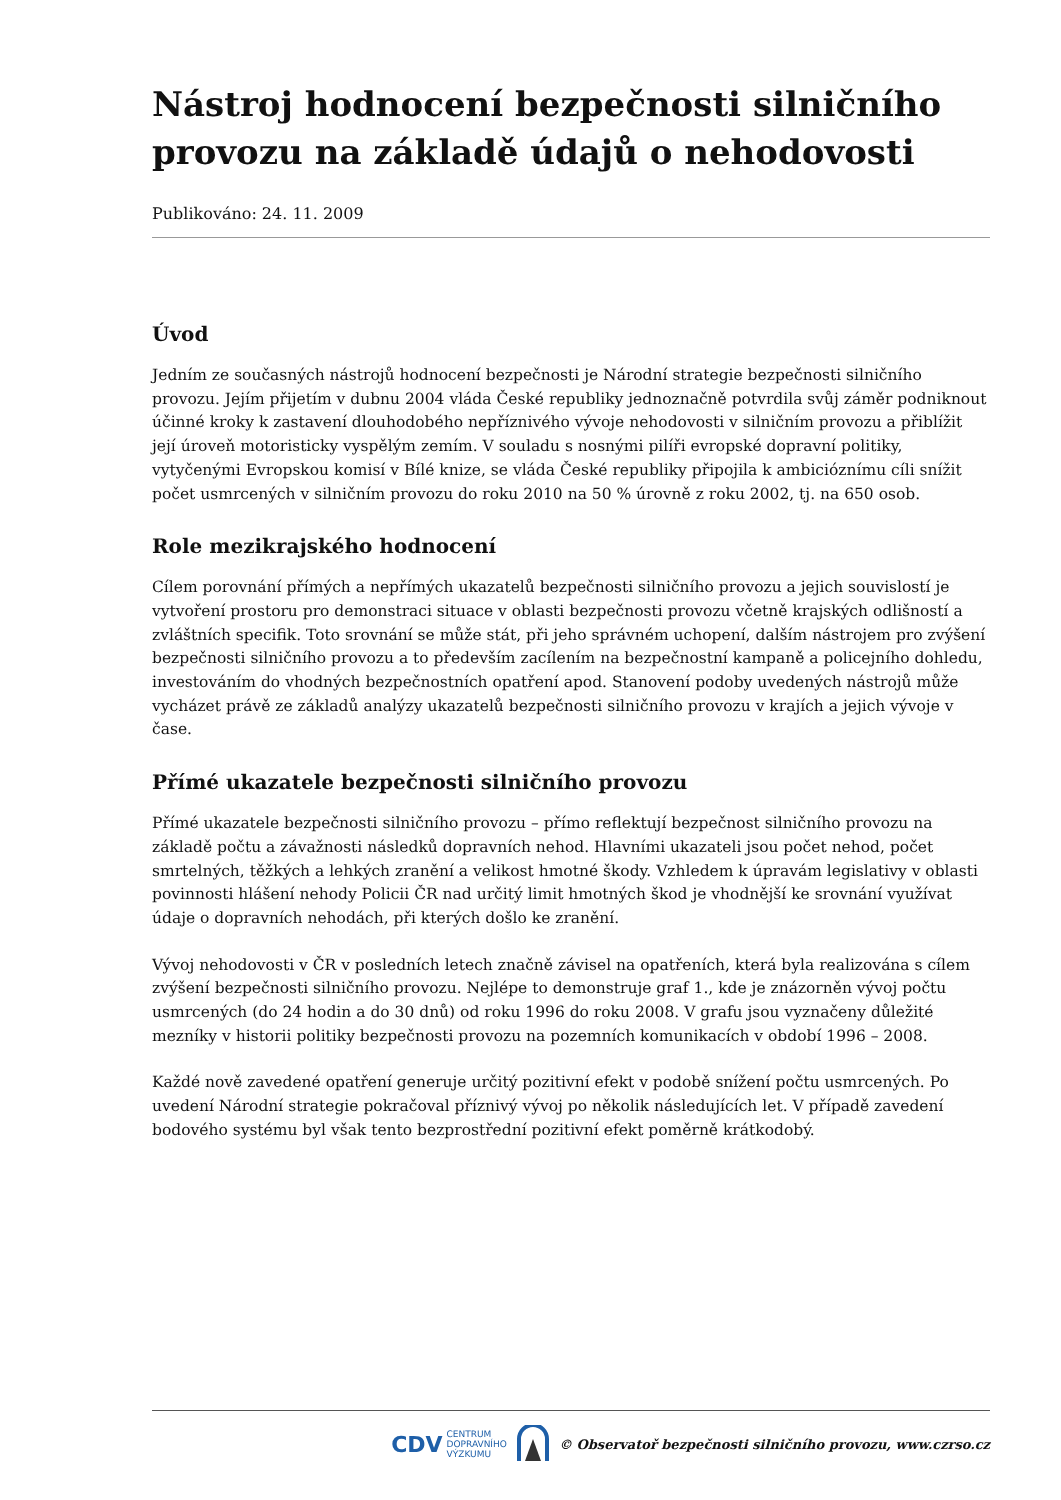Nástroj hodnocení bezpečnosti silničního provozu na základě údajů o nehodovosti
Publikováno: 24. 11. 2009
Úvod
Jedním ze současných nástrojů hodnocení bezpečnosti je Národní strategie bezpečnosti silničního provozu. Jejím přijetím v dubnu 2004 vláda České republiky jednoznačně potvrdila svůj záměr podniknout účinné kroky k zastavení dlouhodobého nepříznivého vývoje nehodovosti v silničním provozu a přiblížit její úroveň motoristicky vyspělým zemím. V souladu s nosnými pilíři evropské dopravní politiky, vytyčenými Evropskou komisí v Bílé knize, se vláda České republiky připojila k ambicióznímu cíli snížit počet usmrcených v silničním provozu do roku 2010 na 50 % úrovně z roku 2002, tj. na 650 osob.
Role mezikrajského hodnocení
Cílem porovnání přímých a nepřímých ukazatelů bezpečnosti silničního provozu a jejich souvislostí je vytvoření prostoru pro demonstraci situace v oblasti bezpečnosti provozu včetně krajských odlišností a zvláštních specifik. Toto srovnání se může stát, při jeho správném uchopení, dalším nástrojem pro zvýšení bezpečnosti silničního provozu a to především zacílením na bezpečnostní kampaně a policejního dohledu, investováním do vhodných bezpečnostních opatření apod. Stanovení podoby uvedených nástrojů může vycházet právě ze základů analýzy ukazatelů bezpečnosti silničního provozu v krajích a jejich vývoje v čase.
Přímé ukazatele bezpečnosti silničního provozu
Přímé ukazatele bezpečnosti silničního provozu – přímo reflektují bezpečnost silničního provozu na základě počtu a závažnosti následků dopravních nehod. Hlavními ukazateli jsou počet nehod, počet smrtelných, těžkých a lehkých zranění a velikost hmotné škody. Vzhledem k úpravám legislativy v oblasti povinnosti hlášení nehody Policii ČR nad určitý limit hmotných škod je vhodnější ke srovnání využívat údaje o dopravních nehodách, při kterých došlo ke zranění.
Vývoj nehodovosti v ČR v posledních letech značně závisel na opatřeních, která byla realizována s cílem zvýšení bezpečnosti silničního provozu. Nejlépe to demonstruje graf 1., kde je znázorněn vývoj počtu usmrcených (do 24 hodin a do 30 dnů) od roku 1996 do roku 2008. V grafu jsou vyznačeny důležité mezníky v historii politiky bezpečnosti provozu na pozemních komunikacích v období 1996 – 2008.
Každé nově zavedené opatření generuje určitý pozitivní efekt v podobě snížení počtu usmrcených. Po uvedení Národní strategie pokračoval příznivý vývoj po několik následujících let. V případě zavedení bodového systému byl však tento bezprostřední pozitivní efekt poměrně krátkodobý.
CDV CENTRUM
DOPRAVNÍHO
VÝZKUMU
© Observatoř bezpečnosti silničního provozu, www.czrso.cz